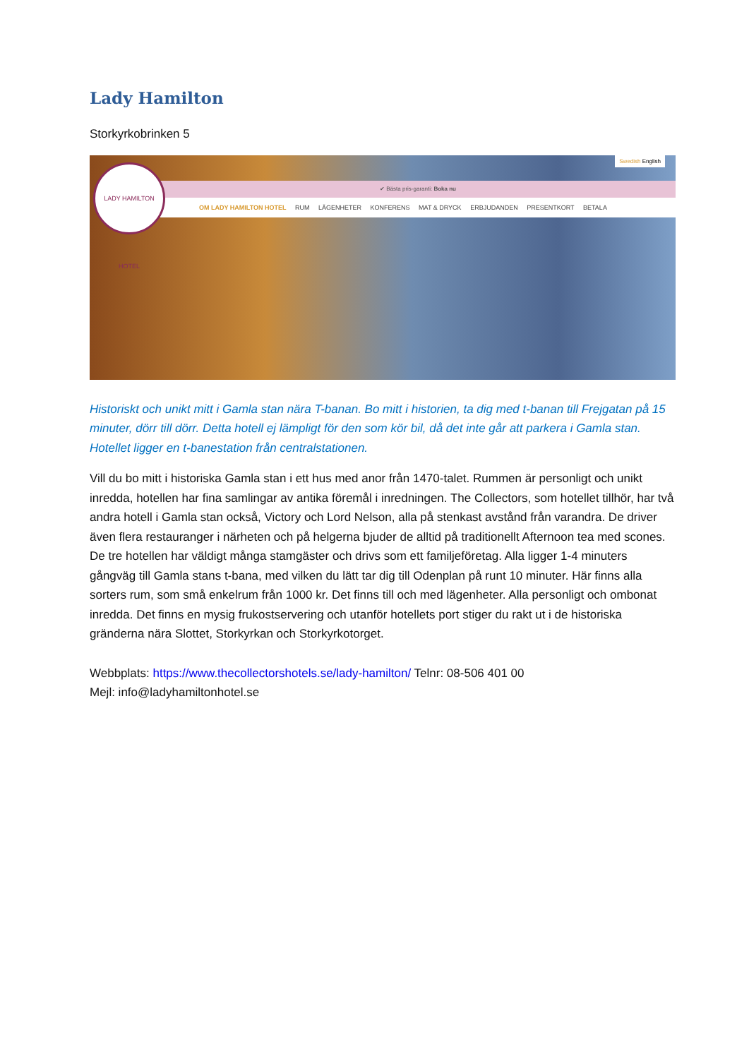Lady Hamilton
Storkyrkobrinken 5
✔ Bästa pris-garanti: Boka nu
OM LADY HAMILTON HOTEL RUM LÄGENHETER KONFERENS MAT & DRYCK ERBJUDANDEN PRESENTKORT BETALA
Swedish English
LADY HAMILTON HOTEL
Historiskt och unikt mitt i Gamla stan nära T-banan. Bo mitt i historien, ta dig med t-banan till Frejgatan på 15 minuter, dörr till dörr. Detta hotell ej lämpligt för den som kör bil, då det inte går att parkera i Gamla stan. Hotellet ligger en t-banestation från centralstationen.
Vill du bo mitt i historiska Gamla stan i ett hus med anor från 1470-talet. Rummen är personligt och unikt inredda, hotellen har fina samlingar av antika föremål i inredningen. The Collectors, som hotellet tillhör, har två andra hotell i Gamla stan också, Victory och Lord Nelson, alla på stenkast avstånd från varandra. De driver även flera restauranger i närheten och på helgerna bjuder de alltid på traditionellt Afternoon tea med scones. De tre hotellen har väldigt många stamgäster och drivs som ett familjeföretag. Alla ligger 1-4 minuters gångväg till Gamla stans t-bana, med vilken du lätt tar dig till Odenplan på runt 10 minuter. Här finns alla sorters rum, som små enkelrum från 1000 kr. Det finns till och med lägenheter. Alla personligt och ombonat inredda. Det finns en mysig frukostservering och utanför hotellets port stiger du rakt ut i de historiska gränderna nära Slottet, Storkyrkan och Storkyrkotorget.
Webbplats: https://www.thecollectorshotels.se/lady-hamilton/ Telnr: 08-506 401 00
Mejl: info@ladyhamiltonhotel.se